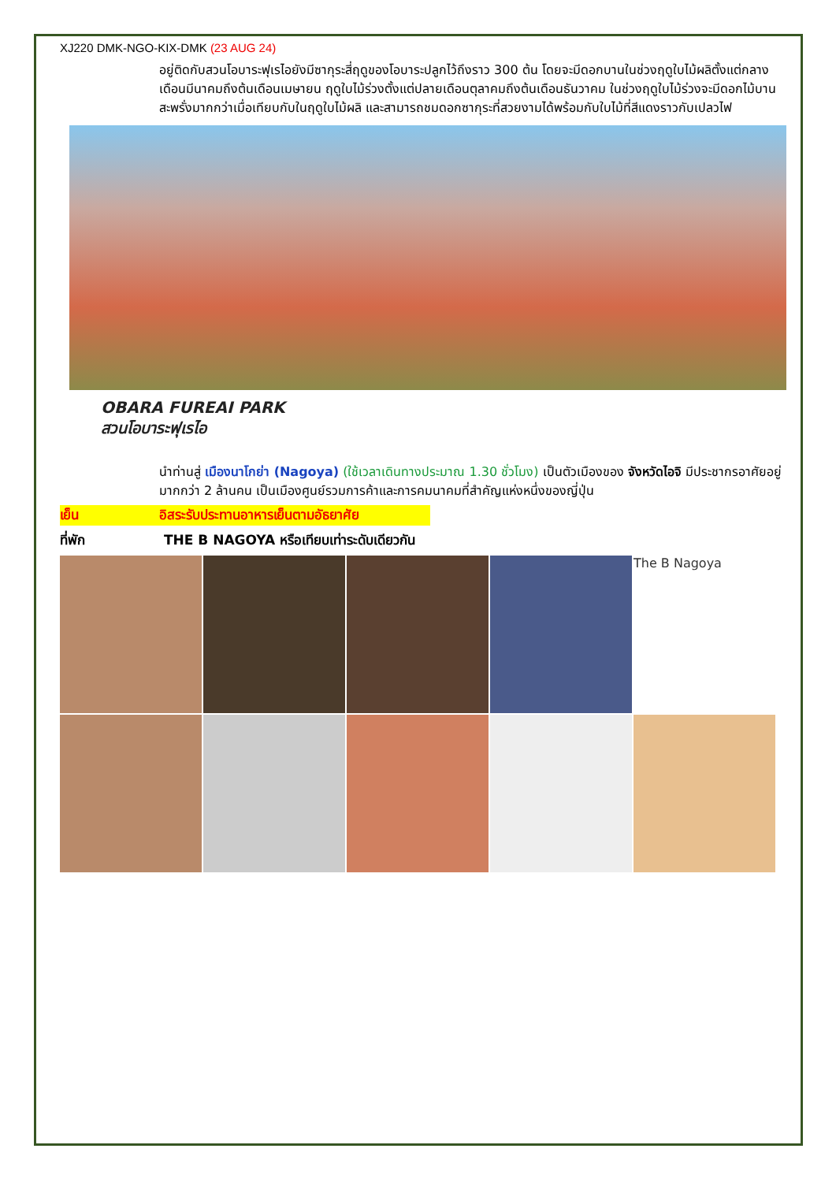XJ220 DMK-NGO-KIX-DMK (23 AUG 24)
อยู่ติดกับสวนโอบาระฟุเรไอยังมีซากุระสี่ฤดูของโอบาระปลูกไว้ถึงราว 300 ต้น โดยจะมีดอกบานในช่วงฤดูใบไม้ผลิตั้งแต่กลางเดือนมีนาคมถึงต้นเดือนเมษายน ฤดูใบไม้ร่วงตั้งแต่ปลายเดือนตุลาคมถึงต้นเดือนธันวาคม ในช่วงฤดูใบไม้ร่วงจะมีดอกไม้บานสะพรั่งมากกว่าเมื่อเทียบกับในฤดูใบไม้ผลิ และสามารถชมดอกซากุระที่สวยงามได้พร้อมกับใบไม้ที่สีแดงราวกับเปลวไฟ
OBARA FUREAI PARK
สวนโอบาระฟุเรไอ
นำท่านสู่ เมืองนาโกย่า (Nagoya) (ใช้เวลาเดินทางประมาณ 1.30 ชั่วโมง) เป็นตัวเมืองของ จังหวัดไอจิ มีประชากรอาศัยอยู่มากกว่า 2 ล้านคน เป็นเมืองศูนย์รวมการค้าและการคมนาคมที่สำคัญแห่งหนึ่งของญี่ปุ่น
เย็น อิสระรับประทานอาหารเย็นตามอัธยาศัย
ที่พัก THE B NAGOYA หรือเทียบเท่าระดับเดียวกัน
The B Nagoya